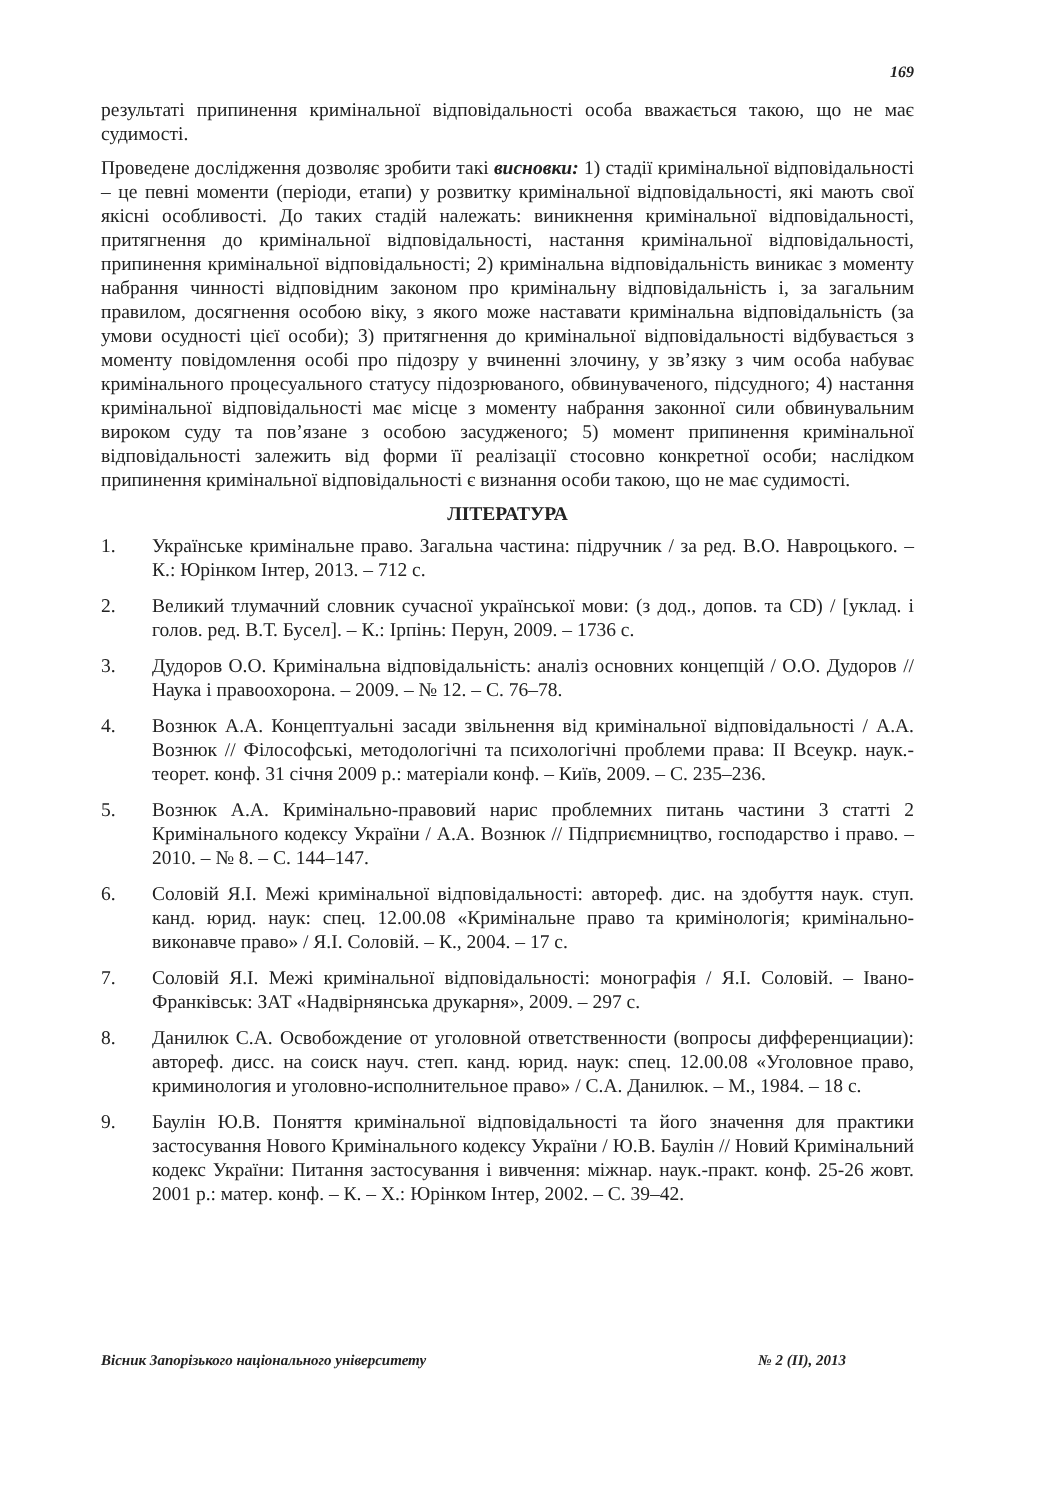169
результаті припинення кримінальної відповідальності особа вважається такою, що не має судимості.
Проведене дослідження дозволяє зробити такі висновки: 1) стадії кримінальної відповідальності – це певні моменти (періоди, етапи) у розвитку кримінальної відповідальності, які мають свої якісні особливості. До таких стадій належать: виникнення кримінальної відповідальності, притягнення до кримінальної відповідальності, настання кримінальної відповідальності, припинення кримінальної відповідальності; 2) кримінальна відповідальність виникає з моменту набрання чинності відповідним законом про кримінальну відповідальність і, за загальним правилом, досягнення особою віку, з якого може наставати кримінальна відповідальність (за умови осудності цієї особи); 3) притягнення до кримінальної відповідальності відбувається з моменту повідомлення особі про підозру у вчиненні злочину, у зв’язку з чим особа набуває кримінального процесуального статусу підозрюваного, обвинуваченого, підсудного; 4) настання кримінальної відповідальності має місце з моменту набрання законної сили обвинувальним вироком суду та пов’язане з особою засудженого; 5) момент припинення кримінальної відповідальності залежить від форми її реалізації стосовно конкретної особи; наслідком припинення кримінальної відповідальності є визнання особи такою, що не має судимості.
ЛІТЕРАТУРА
1. Українське кримінальне право. Загальна частина: підручник / за ред. В.О. Навроцького. – К.: Юрінком Інтер, 2013. – 712 с.
2. Великий тлумачний словник сучасної української мови: (з дод., допов. та CD) / [уклад. і голов. ред. В.Т. Бусел]. – К.: Ірпінь: Перун, 2009. – 1736 с.
3. Дудоров О.О. Кримінальна відповідальність: аналіз основних концепцій / О.О. Дудоров // Наука і правоохорона. – 2009. – № 12. – С. 76–78.
4. Вознюк А.А. Концептуальні засади звільнення від кримінальної відповідальності / А.А. Вознюк // Філософські, методологічні та психологічні проблеми права: ІІ Всеукр. наук.-теорет. конф. 31 січня 2009 р.: матеріали конф. – Київ, 2009. – С. 235–236.
5. Вознюк А.А. Кримінально-правовий нарис проблемних питань частини 3 статті 2 Кримінального кодексу України / А.А. Вознюк // Підприємництво, господарство і право. – 2010. – № 8. – С. 144–147.
6. Соловій Я.І. Межі кримінальної відповідальності: автореф. дис. на здобуття наук. ступ. канд. юрид. наук: спец. 12.00.08 «Кримінальне право та кримінологія; кримінально-виконавче право» / Я.І. Соловій. – К., 2004. – 17 с.
7. Соловій Я.І. Межі кримінальної відповідальності: монографія / Я.І. Соловій. – Івано-Франківськ: ЗАТ «Надвірнянська друкарня», 2009. – 297 с.
8. Данилюк С.А. Освобождение от уголовной ответственности (вопросы дифференциации): автореф. дисс. на соиск науч. степ. канд. юрид. наук: спец. 12.00.08 «Уголовное право, криминология и уголовно-исполнительное право» / С.А. Данилюк. – М., 1984. – 18 с.
9. Баулін Ю.В. Поняття кримінальної відповідальності та його значення для практики застосування Нового Кримінального кодексу України / Ю.В. Баулін // Новий Кримінальний кодекс України: Питання застосування і вивчення: міжнар. наук.-практ. конф. 25-26 жовт. 2001 р.: матер. конф. – К. – Х.: Юрінком Інтер, 2002. – С. 39–42.
Вісник Запорізького національного університету № 2 (ІІ), 2013